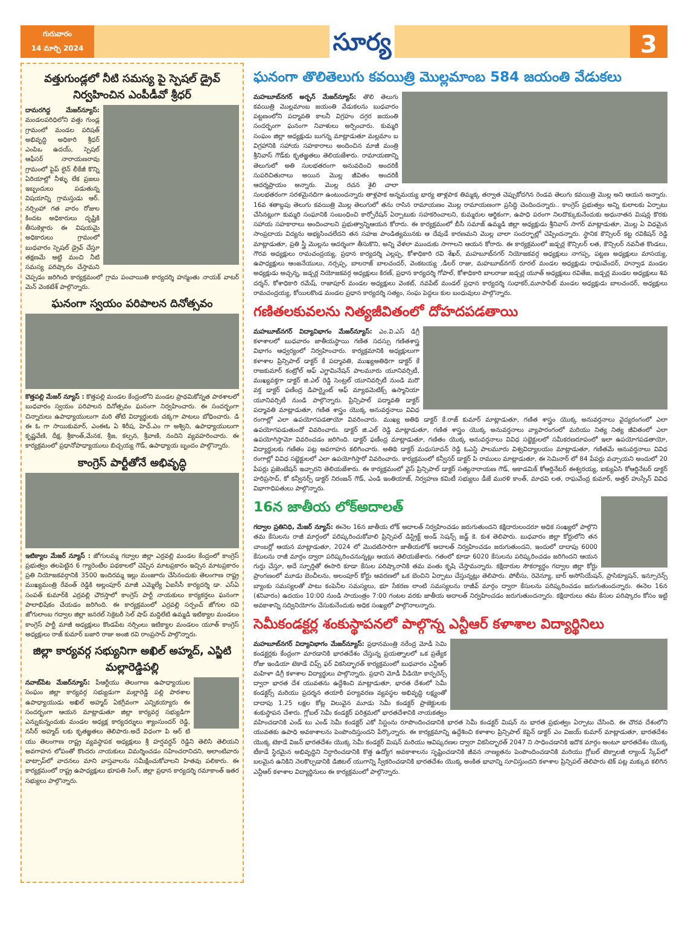గురువారం
14 మార్చి 2024
సూర్య
3
వత్తుగుండ్లలో నీటి సమస్య పై స్పెషల్ డ్రైవ్ నిర్వహించిన ఎంపీడీవో శ్రీధర్
దామరగిద్ద మేజర్‌న్యూస్: మండలపరిధిలోని వత్తు గుండ్ల గ్రామంలో మండల పరిషత్ అభివృద్ధి అధికారి శ్రీధర్ ఎంపిఒ ఉదయ్, స్పెషల్ ఆఫీసర్ నారాయణరావు గ్రామంలో పైప్ లైన్ లీకేజీ కొన్ని ఏరియాల్లో నీళ్ళు లేక ప్రజలు ఇబ్బందులు పడుతున్న విషయాన్ని గ్రామస్తుడు ఆర్. నర్సింహా గత వారం రోజుల కిందట అధికారులు దృష్టికి తీసుకెళ్లారు ఈ విషయమై అధికారులు గ్రామంలో బుధవారం స్పెషల్ డ్రైవ్ చేస్తూ తక్షణమే అట్టి మంచి నీటి సమస్య పరిష్కారం చేస్తామని చెప్పడం జరిగింది కార్యక్రమంలో గ్రామ పంచాయితి కార్యదర్శి హన్మంతు నాయక్ వాటర్ మెన్ వెంకటేశ్ పాల్గొన్నారు.
ఘనంగా స్వయం పరిపాలన దినోత్సవం
కొత్తపల్లి మేజర్ న్యూస్ : కొత్తపల్లి మండల కేంద్రంలోని మండల ప్రాథమికోన్నత పాఠశాలలో బుధవారం స్వయం పరిపాలన దినోత్సవం ఘనంగా నిర్వహించారు. ఈ సందర్భంగా చిన్నారులు ఉపాధ్యాయులుగా మరి తోటి విద్యార్థులకు చక్కగా పాటలు బోధించారు. డి ఈ ఓ గా సాయికుమార్, ఎంఈఓ ఏ శిరీష, హెచ్.ఎం గా అశ్విని, ఉపాధ్యాయులుగా కృష్ణవేణి, దీక్ష, శ్రీకాంత్,మేనక, శ్రీజ, కల్పన, శ్రీవాణి, నందిని వ్యవహరించారు. ఈ కార్యక్రమంలో ప్రధానోపాధ్యాయులు బిచ్చయ్య గౌడ్, ఉపాధ్యాయ బృందం పాల్గొన్నారు.
కాంగ్రెస్ పార్టీతోనే అభివృద్ధి
ఇటిక్యాల మేజర్ న్యూస్ : జోగులమ్మ గద్వాల జిల్లా ఎర్రవల్లి మండల కేంద్రంలో కాంగ్రెస్ ప్రభుత్వం తలపెట్టిన 6 గ్యారెంటీల పథకాలలో చెప్పిన మాటప్రకారం ఇచ్చిన మాటప్రకారం ప్రతి నియోజకవర్గానికి 3500 ఇందిరమ్మ ఇల్లు మంజూరు చేసినందుకు తెలంగాణ రాష్ట్ర ముఖ్యమంత్రి రేవంత్ రెడ్డికి అల్లంపూర్ మాజీ ఎమ్మెల్యే ఏఐసీసీ కార్యదర్శి డా. ఎస్ఏ సంపత్ కుమార్‌కి ఎర్రవల్లి చౌరస్తాలో కాంగ్రెస్ పార్టీ నాయకులు కార్యకర్తలు ఘనంగా పాలాభిషేకం చేయడం జరిగింది. ఈ కార్యక్రమంలో ఎర్రవల్లి సర్పంచ్ జోగుల రవి జోగులాంబ గద్వాల జిల్లా జనరల్ సెక్రెటరీ సెల్ షాప్ మద్దిలేటి ఉమ్మడి ఇటిక్యాల మండలం కాంగ్రెస్ పార్టీ మాజీ అధ్యక్షులు కొండపేట నర్సింలు ఇటిక్యాల మండలం యూత్ కాంగ్రెస్ అధ్యక్షులు రాజ్ కుమార్ బజారి రాజు అంజి రవి రాంప్రసాద్ పాల్గొన్నారు.
జిల్లా కార్యవర్గ సభ్యునిగా అఖిల్ అహ్మద్, ఎస్జిటి మల్లారెడ్డిపల్లి
నవాబ్‌పేట మేజర్‌న్యూస్: పీఆర్టీయు తెలంగాణ ఉపాధ్యాయుల సంఘం జిల్లా కార్యవర్గ సభ్యుడుగా మల్లారెడ్డి పల్లి పాఠశాల ఉపాధ్యాయుడు అఖిల్ అహ్మద్ ఏకగ్రీవంగా ఎన్నికయ్యారు ఈ సందర్భంగా ఆయన మాట్లాడుతూ జిల్లా కార్యవర్గ సభ్యుడిగా ఎన్నుకున్నందుకు మండల అధ్యక్ష కార్యదర్శులు శ్యాంసుందర్ రెడ్డి, నసీర్ అహ్మద్ లకు కృతజ్ఞతలు తెలిపారు.అదే విధంగా పి ఆర్ టి యు తెలంగాణ రాష్ట్ర వ్యవస్థాపక అధ్యక్షులు శ్రీ హర్షవర్ధన్ రెడ్డిని తెలిసి తెలియని అవగాహన లోపంతో కొందరు నాయకులు విమర్శించడం సహించరానిదని, అలాంటివారు వాట్సాప్‌లో వాదనలు మాని వాస్తవాలను సమీక్షించుకోవాలని హితవు పలికారు. ఈ కార్యక్రమంలో రాష్ట్ర ఉపాధ్యక్షులు భూపతి సింగ్, జిల్లా ప్రధాన కార్యదర్శి రమాకాంత్ ఇతర సభ్యులు పాల్గొన్నారు.
ఘనంగా తొలితెలుగు కవయిత్రి మొల్లమాంబ 584 జయంతి వేడుకలు
మహబూబ్‌నగర్ అర్బన్ మేజర్‌న్యూస్: తొలి తెలుగు కవయిత్రి మొల్లమాంబ జయంతి వేడుకలను బుధవారం పట్టణంలోని పద్మావతి కాలనీ విగ్రహం దగ్గర జయంతి సందర్భంగా ఘనంగా నివాళులు అర్పించారు. కుమ్మరి సంఘం జిల్లా అధ్యక్షుడు బుగన్న మాట్లాడుతూ మల్లమాం బ విగ్రహానికి సహాయ సహకారాలు అందించిన మాజీ మంత్రి శ్రీనివాస్ గౌడ్‌కు కృతజ్ఞతలు తెలియజేశారు. రామాయణాన్ని తెలుగులో అతి సులభతరంగా అనువదించి అందరికీ సుపరిచితురాలు అయిన మొల్ల జీవితం అందరికీ ఆదర్శప్రాయం అన్నారు. మొల్ల రచన శైలి చాలా సులభతరంగా సరళమైనదిగా ఉంటుందన్నారు తాళ్లపాక అన్నమయ్య భార్య తాళ్లపాక తిమ్మక్క తర్వాత చెప్పుకోదగిన రెండవ తెలుగు కవయిత్రి మొల్ల అని ఆయన అన్నారు. 16వ శతాబ్దపు తెలుగు కవయిత్రి మొల్ల తెలుగులో తను రాసిన రామాయణం మొల్ల రామాయణంగా ప్రసిద్ధి చెందిందన్నారు.. కాంగ్రెస్ ప్రభుత్వం అన్ని కులాలకు ఏర్పాటు చేసినట్లుగా కుమ్మరి సంఘానికి సంబంధించి కార్పోరేషన్ ఏర్పాటుకు సహకరించాలని, కుమ్మరుల ఆర్థికంగా, ఉపాధి పరంగా నిలదొక్కుకునేందుకు అధునాతన మిషన్ల కొరకు సహాయ సహకారాలు అందించాలని ప్రభుత్వాన్నిఆయన కోరారు. ఈ కార్యక్రమంలో బీసీ సమాజ్ ఉమ్మడి జిల్లా అధ్యక్షుడు శ్రీనివాస్ సాగర్ మాట్లాడుతూ, మొల్ల ఏ విధమైన సాంప్రదాయ విద్యను అభ్యసించలేదని తన సహజ పాండిత్యమునకు ఆ దేవుడే కారణమని మొల్ల చాలా సందర్భాల్లో చెప్పిందన్నారు. స్థానిక కౌన్సిలర్ కట్ట రవికిషన్ రెడ్డి మాట్లాడుతూ, ప్రతి స్త్రీ మొల్లను ఆదర్శంగా తీసుకొని, అన్ని వేళలా ముందుకు సాగాలని ఆయన కోరారు. ఈ కార్యక్రమంలో జడ్చర్ల కౌన్సిలర్ లత, కౌన్సిలర్ నవనీత కొండలు, గౌరవ అధ్యక్షులు రామచంద్రయ్య, ప్రధాన కార్యదర్శి ఎల్లప్ప, కోశాధికారి రవి శేఖర్, మహబూబ్‌నగర్ నియోజకవర్గ అధ్యక్షులు నాగప్ప, పట్టణ అధ్యక్షులు మాసయ్య, ఉపాధ్యక్షులు ఆంజనేయులు, నర్సప్ప, బాలరాజ్ బాలచందర్, వెంకటయ్య ,డీలర్ రాజు, మహబూబ్‌నగర్ రూరల్ మండల అధ్యక్షుడు రాఘవేందర్, హన్వాడ మండల అధ్యక్షుడు అచ్చన్న, జడ్చర్ల నియోజకవర్గ అధ్యక్షులు కిరణ్, ప్రధాన కార్యదర్శి గోపాల్, కోశాధికారి బాలరాజు జడ్చర్ల యూత్ అధ్యక్షులు రవితేజ, జడ్చర్ల మండల అధ్యక్షులు శివ దర్శన్, కోశాధికారి రమేష్, రాజాపూర్ మండల అధ్యక్షులు వెంకట్, నవపేట్ మండల్ ప్రధాన కార్యదర్శి సుధాకర్,మూసాపేట్ మండల అధ్యక్షుడు బాలచందర్, అధ్యక్షులు రామచంద్రయ్య, కోయిలకొండ మండల ప్రధాన కార్యదర్శి సత్యం, సంఘ పెద్దలు కుల బంధువులు పాల్గొన్నారు.
గణితలకువలను నిత్యజీవితంలో దోహదపడతాయి
మహబూబ్‌నగర్ విద్యావిభాగం మేజర్‌న్యూస్: ఎం.వి.ఎస్ డిగ్రీ కళాశాలలో బుధవారం జాతీయస్థాయి గణిత సదస్సు గణితశాస్త్ర విభాగం ఆధ్వర్యంలో నిర్వహించారు. కార్యక్రమానికి అధ్యక్షులుగా కళాశాల ప్రిన్సిపాల్ డాక్టర్ కే పద్మావతి, ముఖ్యఅతిథిగా డాక్టర్ కే రాజకుమార్ కంట్రోల్ ఆఫ్ ఎగ్జామినేషన్ పాలమూరు యూనివర్సిటీ, ముఖ్యవక్తగా డాక్టర్ జి.ఎల్ రెడ్డి సెంట్రల్ యూనివర్సిటీ నుండి మరొ వక్త డాక్టర్ ఫణీంద్ర డిపార్ట్మెంట్ ఆఫ్ మ్యాథమెటిక్స్ ఉస్మానియా యూనివర్సిటీ నుండి పాల్గొన్నారు. ప్రిన్సిపాల్ పద్మావతి డాక్టర్ పద్మావతి మాట్లాడుతూ, గణిత శాస్త్రం యొక్క అనువర్తనాలు వివిధ రంగాల్లో ఎలా ఉపయోగపడతాయో వివరించారు. ముఖ్య అతిథి డాక్టర్ కే.రాజ్ కుమార్ మాట్లాడుతూ, గణిత శాస్త్రం యొక్క అనువర్తనాలు వైద్యరంగంలో ఎలా ఉపయోగపడుతుందో వివరించారు. డాక్టర్ జి.ఎల్ రెడ్డి మాట్లాడుతూ, గణిత శాస్త్రం యొక్క అనువర్తనాలు వ్యాపారంగంలో మరియు నిత్య నిత్య జీవితంలో ఎలా ఉపయోగిస్తామో వివరించడం జరిగింది. డాక్టర్ ఫణీంద్ర మాట్లాడుతూ, గణితం యొక్క అనువర్తనాలు వివిధ సబ్జెక్టులలో సమీకరణరూపంలో ఇలా ఉపయోగపడతాయో, విద్యార్థులకు గణితం పట్ల అవగాహన కలిగించారు. అతిథి డాక్టర్ మధుసూదన్ రెడ్డి ఓఎస్డి పాలమూరు విశ్వవిద్యాలయం మాట్లాడుతూ, గణితమే అనువర్తనాలు వివిధ రంగాల్లో వివిధ సబ్జెక్టులలో ఎలా ఉపయోగిస్తారో వివరించారు. కార్యక్రమంలో కన్వీనర్ డాక్టర్ పి రాములు మాట్లాడుతూ, ఈ సెమినార్ లో 84 పేపర్లు వచ్చాయని అందులో 20 పేపర్లు ప్రజెంటేషన్ ఇచ్చారని తెలియజేశారు. ఈ కార్యక్రమంలో వైస్ ప్రిన్సిపాల్ డాక్టర్ సత్యనారాయణ గౌడ్, అకాడమిక్ కోఆర్డినేటర్ ఈశ్వరయ్య, ఐక్యుఏసి కోఆర్డినేటర్ డాక్టర్ హరిప్రసాద్, కో కన్వీనర్స్ డాక్టర్ నిరంజన్ గౌడ్, ఎండి ఇంతియాజ్, నిర్వహణ కమిటీ సభ్యులు డీజే మురళి కాంత్, మాధవి లత, రాఘవేంద్ర కుమార్, అత్తర్ హుస్సేన్ వివిధ విభాగాధిపతులు పాల్గొన్నారు.
16న జాతీయ లోక్అదాలత్
గద్వాల ప్రతినిధి, మేజర్ న్యూస్: ఈనెల 16న జాతీయ లోక్ అదాలత్ నిర్వహించడం జరుగుతుందని కక్షిదారులందరూ అధిక సంఖ్యలో పాల్గొని తమ కేసులను రాజీ మార్గంలో పరిష్కరించుకోవాలి ప్రిన్సిపల్ డిస్ట్రిక్ట్ అండ్ సెషన్స్ జడ్జ్ కె. కుశ తెలిపారు. బుధవారం జిల్లా కోర్టులోని తన చాంబర్లో ఆయన మాట్లాడుతూ, 2024 లో మొదటిసారిగా జాతీయలోక్ అదాలత్ నిర్వహించడం జరుగుతుందని, ఇందులో దాదాపు 6000 కేసులను రాజీ మార్గం ద్వారా పరిష్కరించనున్నట్లు ఆయన తెలియజేశారు. గతంలో కూడా 6020 కేసులను పరిష్కరించడం జరిగిందని ఆయన గుర్తు చేస్తూ, అదే స్ఫూర్తితో ఈసారి కూడా కేసుల పరిష్కారానికి తమ వంతు కృషి చేస్తామన్నారు. కక్షిదారుల సౌకర్యార్థం గద్వాల జిల్లా కోర్టు ప్రాంగణంలో మూడు బెంచీలను, అలంపూర్ కోర్టు ఆవరణలో ఒక బెంచిని ఏర్పాటు చేస్తున్నట్లు తెలిపారు. పోలీసు, రెవెన్యూ, బార్ అసోసియేషన్, ప్రాసిక్యూషన్, ఇన్సూరెన్స్ బ్యాంకు సమస్యలతో పాటు కంపెనీల సమస్యలు, భూ సేకరణ లాంటి సమస్యలను రాజీవ్ మార్గం ద్వారా కేసులను పరిష్కరించడం జరుగుతుందన్నారు. ఈనెల 16న (శనివారం) ఉదయం 10:00 నుండి సాయంత్రం 7:00 గంటల వరకు జాతీయ అదాలత్ నిర్వహించడం జరుగుతుందన్నారు. కక్షిదారులు తమ కేసుల పరిష్కారం కోసం ఇట్టి అవకాశాన్ని సద్వినియోగం చేసుకునేందుకు అధిక సంఖ్యలో పాల్గొనాలన్నారు.
సెమీకండక్టర్ల శంకుస్థాపనలో పాల్గొన్న ఎన్టీఆర్ కళాశాల విద్యార్థినిలు
మహబూబ్‌నగర్ విద్యావిభాగం మేజర్‌న్యూస్: ప్రధానమంత్రి నరేంద్ర మోడీ సెమి కండక్టర్లకు కేంద్రంగా మారడానికి భారతదేశం చేస్తున్న ప్రయత్నాలలో ఒక ప్రత్యేక రోజు ఇండియా టెకాడే చిప్స్ ఫర్ వికసిద్భారత్ కార్యక్రమంలో బుధవారం ఎన్టీఆర్ మహిళా డిగ్రీ కళాశాల విద్యార్థులు పాల్గొన్నారు. ప్రధాని మోడీ వీడియో కాన్ఫరెన్స్ ద్వారా భారత దేశ యువతను ఉద్దేశించి మాట్లాడుతూ, భారత దేశంలో సెమీ కండక్టర్స్ మరియు ప్రదర్శన తయారీ పర్యావరణ వ్యవస్థల అభివృద్ధి లక్ష్యంతో దాదాపు 1.25 లక్షల కోట్ల విలువైన మూడు సెమీ కండక్టర్ ప్రాజెక్టులకు శంకుస్థాపన చేశారు. గ్లోబల్ సెమీ కండక్టర్ పరిశ్రమలో భారతదేశానికి నాయకత్వం వహించడానికి ఎండ్ టు ఎండ్ సెమీ కండక్టర్ ఎకో సిస్టంను రూపొందించడానికి భారత సెమీ కండక్టర్ మిషన్ ను భారత ప్రభుత్వం ఏర్పాటు చేసింది. ఈ చొరవ దేశంలోని యువతకు ఉపాధి అవకాశాలను పెంపొందిస్తుందని పేర్కొన్నారు. ఈ కార్యక్రమాన్ని ఉద్దేశించి కళాశాల ప్రిన్సిపాల్ కెప్టెన్ డాక్టర్ ఎం విజయ్ కుమార్ మాట్లాడుతూ, భారతదేశం యొక్క టెకాడే విజన్ భారతదేశం యొక్క సెమీ కండక్టర్ మిషన్ మరియు ఆవిష్కరణల ద్వారా వికసిద్భారత్ 2047 ని సాధించడానికి ఇదొక మార్గం అంటూ భారతదేశం యొక్క టీకాడే స్థిరమైన అభివృద్ధిని నిర్ధారించడానికి కొత్త ఉద్యోగ అవకాశాలను సృష్టించడానికి జీవన నాణ్యతను పెంపొందించడానికి మరియు గ్లోబల్ టెక్నాలజీ ల్యాండ్ స్కేప్‌లో బలమైన ఉనికిని నెలకొల్పడానికి డిజిటల్ యుగాన్ని స్వీకరించడానికి భారతదేశం యొక్క అంకిత భావాన్ని సూచిస్తుందని కళాశాల ప్రిన్సిపల్ తెలిపారు టెక్ పట్ల మక్కువ కలిగిన ఎన్టీఆర్ కళాశాల విద్యార్థినులు ఈ కార్యక్రమంలో పాల్గొన్నారు.